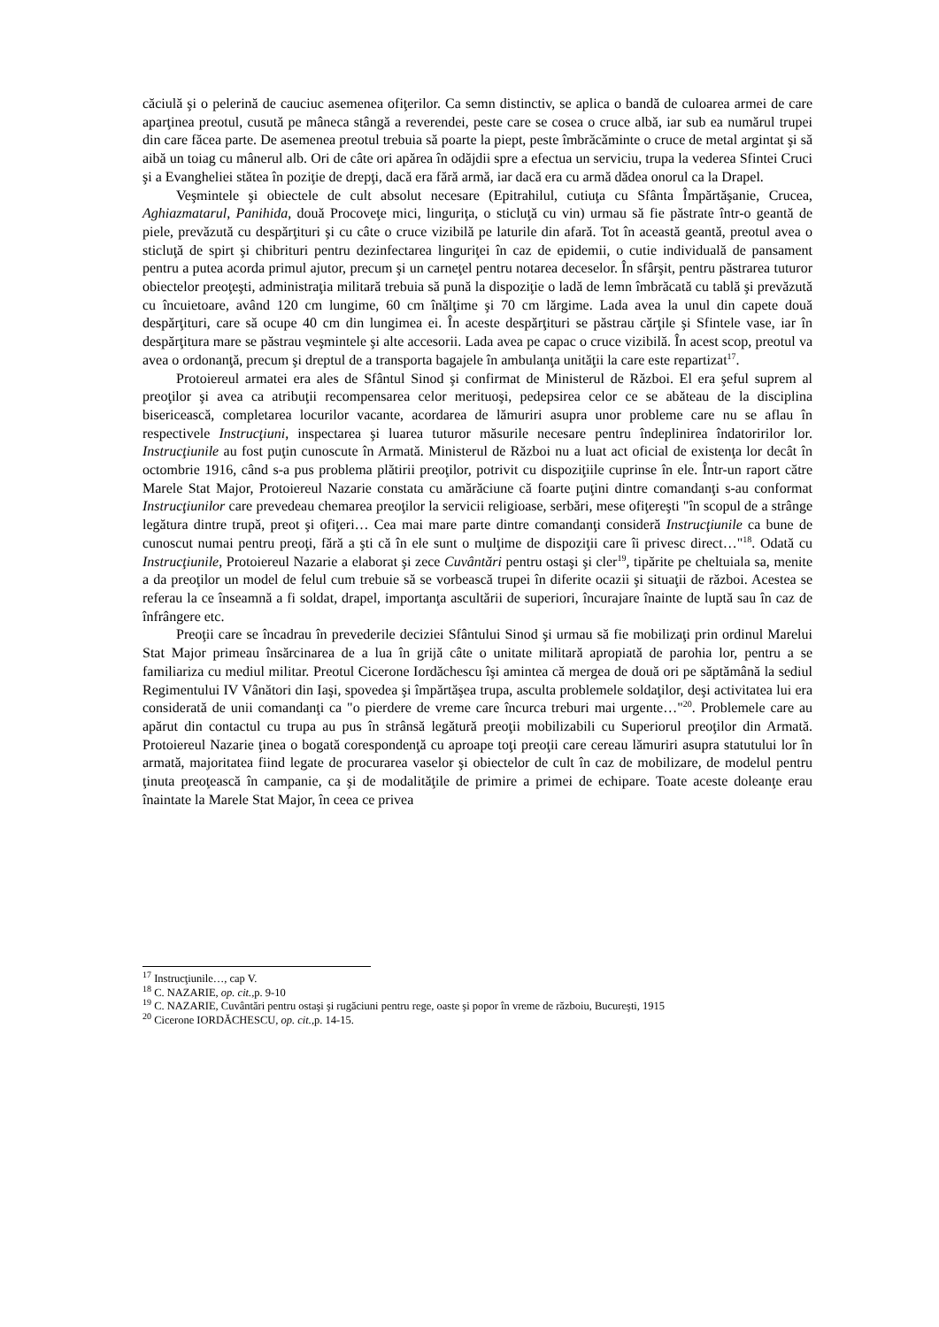căciulă şi o pelerină de cauciuc asemenea ofiţerilor. Ca semn distinctiv, se aplica o bandă de culoarea armei de care aparţinea preotul, cusută pe mâneca stângă a reverendei, peste care se cosea o cruce albă, iar sub ea numărul trupei din care făcea parte. De asemenea preotul trebuia să poarte la piept, peste îmbrăcăminte o cruce de metal argintat şi să aibă un toiag cu mânerul alb. Ori de câte ori apărea în odăjdii spre a efectua un serviciu, trupa la vederea Sfintei Cruci şi a Evangheliei stătea în poziţie de drepţi, dacă era fără armă, iar dacă era cu armă dădea onorul ca la Drapel.
Veşmintele şi obiectele de cult absolut necesare (Epitrahilul, cutiuţa cu Sfânta Împărtăşanie, Crucea, Aghiazmatarul, Panihida, două Procoveţe mici, linguriţa, o sticluţă cu vin) urmau să fie păstrate într-o geantă de piele, prevăzută cu despărţituri şi cu câte o cruce vizibilă pe laturile din afară. Tot în această geantă, preotul avea o sticluţă de spirt şi chibrituri pentru dezinfectarea linguriţei în caz de epidemii, o cutie individuală de pansament pentru a putea acorda primul ajutor, precum şi un carneţel pentru notarea deceselor. În sfârşit, pentru păstrarea tuturor obiectelor preoţeşti, administraţia militară trebuia să pună la dispoziţie o ladă de lemn îmbrăcată cu tablă şi prevăzută cu încuietoare, având 120 cm lungime, 60 cm înălţime şi 70 cm lărgime. Lada avea la unul din capete două despărţituri, care să ocupe 40 cm din lungimea ei. În aceste despărţituri se păstrau cărţile şi Sfintele vase, iar în despărţitura mare se păstrau veşmintele şi alte accesorii. Lada avea pe capac o cruce vizibilă. În acest scop, preotul va avea o ordonanţă, precum şi dreptul de a transporta bagajele în ambulanţa unităţii la care este repartizat<sup>17</sup>.
Protoiereul armatei era ales de Sfântul Sinod şi confirmat de Ministerul de Război. El era şeful suprem al preoţilor şi avea ca atribuţii recompensarea celor merituoşi, pedepsirea celor ce se abăteau de la disciplina bisericească, completarea locurilor vacante, acordarea de lămuriri asupra unor probleme care nu se aflau în respectivele Instrucţiuni, inspectarea şi luarea tuturor măsurile necesare pentru îndeplinirea îndatoririlor lor. Instrucţiunile au fost puţin cunoscute în Armată. Ministerul de Război nu a luat act oficial de existenţa lor decât în octombrie 1916, când s-a pus problema plătirii preoţilor, potrivit cu dispoziţiile cuprinse în ele. Într-un raport către Marele Stat Major, Protoiereul Nazarie constata cu amărăciune că foarte puţini dintre comandanţi s-au conformat Instrucţiunilor care prevedeau chemarea preoţilor la servicii religioase, serbări, mese ofiţereşti "în scopul de a strânge legătura dintre trupă, preot şi ofiţeri… Cea mai mare parte dintre comandanţi consideră Instrucţiunile ca bune de cunoscut numai pentru preoţi, fără a şti că în ele sunt o mulţime de dispoziţii care îi privesc direct…"<sup>18</sup>. Odată cu Instrucţiunile, Protoiereul Nazarie a elaborat şi zece Cuvântări pentru ostaşi şi cler<sup>19</sup>, tipărite pe cheltuiala sa, menite a da preoţilor un model de felul cum trebuie să se vorbească trupei în diferite ocazii şi situaţii de război. Acestea se referau la ce înseamnă a fi soldat, drapel, importanţa ascultării de superiori, încurajare înainte de luptă sau în caz de înfrângere etc.
Preoţii care se încadrau în prevederile deciziei Sfântului Sinod şi urmau să fie mobilizaţi prin ordinul Marelui Stat Major primeau însărcinarea de a lua în grijă câte o unitate militară apropiată de parohia lor, pentru a se familiariza cu mediul militar. Preotul Cicerone Iordăchescu îşi amintea că mergea de două ori pe săptămână la sediul Regimentului IV Vânători din Iaşi, spovedea şi împărtăşea trupa, asculta problemele soldaţilor, deşi activitatea lui era considerată de unii comandanţi ca "o pierdere de vreme care încurca treburi mai urgente…"<sup>20</sup>. Problemele care au apărut din contactul cu trupa au pus în strânsă legătură preoţii mobilizabili cu Superiorul preoţilor din Armată. Protoiereul Nazarie ţinea o bogată corespondenţă cu aproape toţi preoţii care cereau lămuriri asupra statutului lor în armată, majoritatea fiind legate de procurarea vaselor şi obiectelor de cult în caz de mobilizare, de modelul pentru ţinuta preoţească în campanie, ca şi de modalităţile de primire a primei de echipare. Toate aceste doleanţe erau înaintate la Marele Stat Major, în ceea ce privea
<sup>17</sup> Instrucţiunile…, cap V.
<sup>18</sup> C. NAZARIE, op. cit., p. 9-10
<sup>19</sup> C. NAZARIE, Cuvântări pentru ostaşi şi rugăciuni pentru rege, oaste şi popor în vreme de războiu, Bucureşti, 1915
<sup>20</sup> Cicerone IORDĂCHESCU, op. cit., p. 14-15.